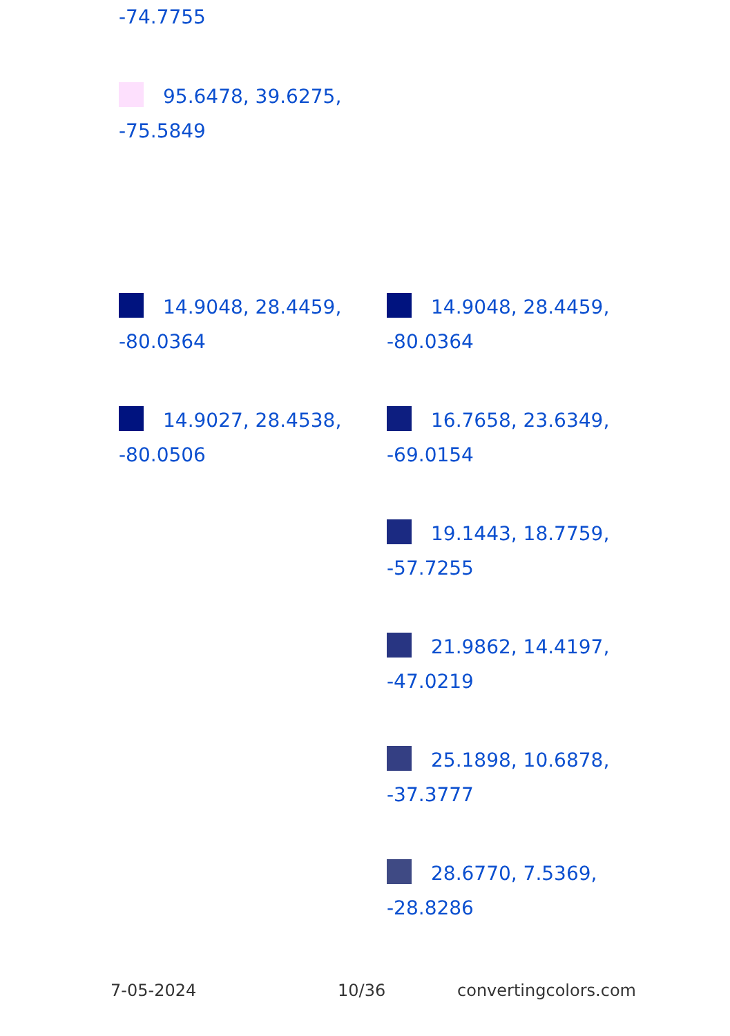-74.7755
95.6478, 39.6275, -75.5849
14.9048, 28.4459, -80.0364
14.9048, 28.4459, -80.0364
14.9027, 28.4538, -80.0506
16.7658, 23.6349, -69.0154
19.1443, 18.7759, -57.7255
21.9862, 14.4197, -47.0219
25.1898, 10.6878, -37.3777
28.6770, 7.5369, -28.8286
7-05-2024 10/36 convertingcolors.com